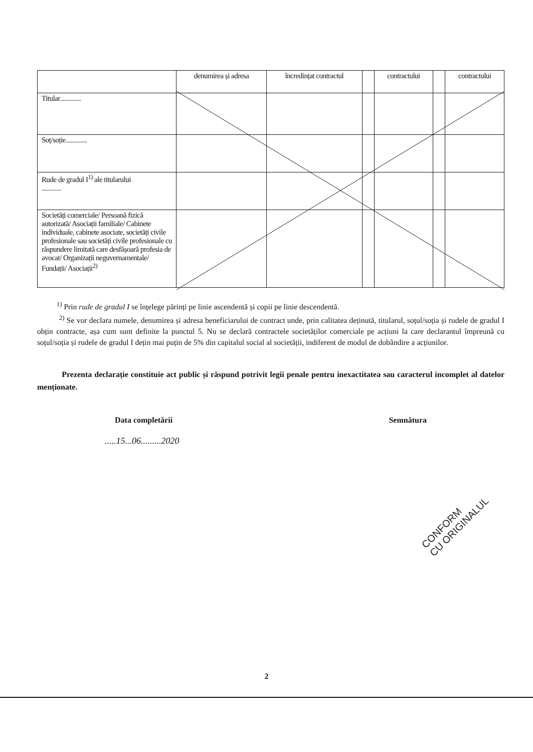| | denumirea și adresa | încredințat contractul | | contractului | | contractului |
| Titular............. | | | | | | |
| Soț/soție............. | | | | | | |
| Rude de gradul I<sup>1)</sup> ale titularului ............ | | | | | | |
| Societăți comerciale/ Persoană fizică autorizată/ Asociații familiale/ Cabinete individuale, cabinete asociate, societăți civile profesionale sau societăți civile profesionale cu răspundere limitată care desfășoară profesia de avocat/ Organizații neguvernamentale/ Fundații/ Asociații<sup>2)</sup> | | | | | | |
<sup>1)</sup> Prin rude de gradul I se înțelege părinți pe linie ascendentă și copii pe linie descendentă.
<sup>2)</sup> Se vor declara numele, denumirea și adresa beneficiarului de contract unde, prin calitatea deținută, titularul, soțul/soția și rudele de gradul I obțin contracte, așa cum sunt definite la punctul 5. Nu se declară contractele societăților comerciale pe acțiuni la care declarantul împreună cu soțul/soția și rudele de gradul I dețin mai puțin de 5% din capitalul social al societății, indiferent de modul de dobândire a acțiunilor.
Prezenta declarație constituie act public și răspund potrivit legii penale pentru inexactitatea sau caracterul incomplet al datelor menționate.
Data completării Semnătura
.....15...06.........2020
CONFORM
CU ORIGINALUL
2